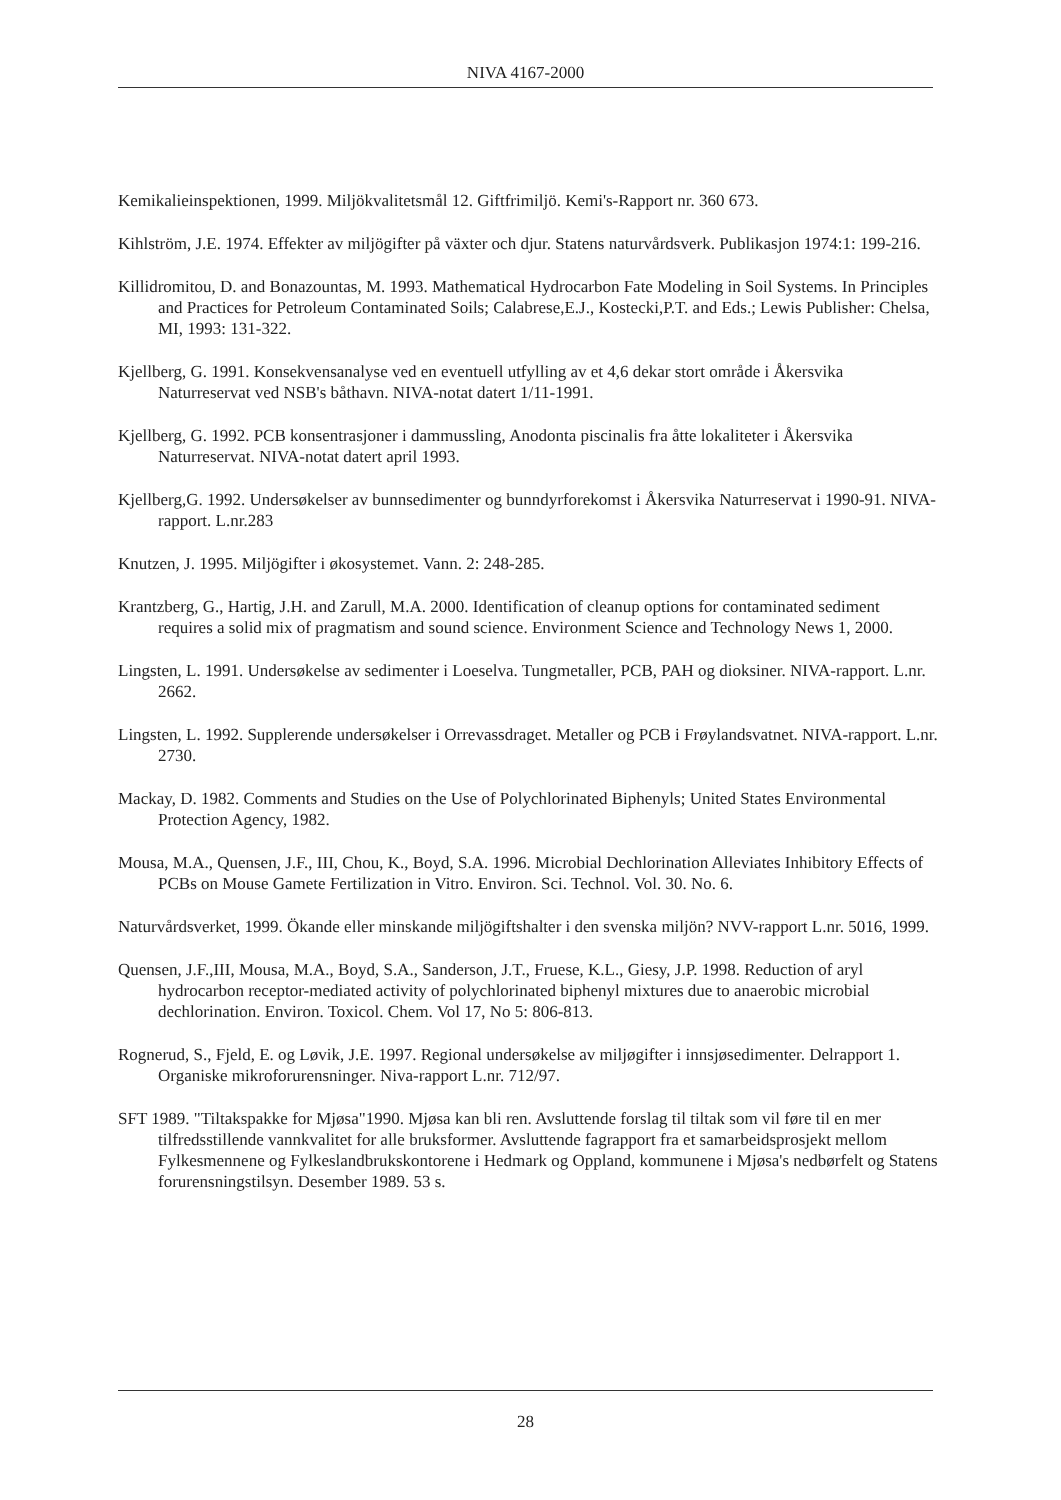NIVA 4167-2000
Kemikalieinspektionen, 1999. Miljökvalitetsmål 12. Giftfrimiljö. Kemi's-Rapport nr. 360 673.
Kihlström, J.E. 1974. Effekter av miljögifter på växter och djur. Statens naturvårdsverk. Publikasjon 1974:1: 199-216.
Killidromitou, D. and Bonazountas, M. 1993. Mathematical Hydrocarbon Fate Modeling in Soil Systems. In Principles and Practices for Petroleum Contaminated Soils; Calabrese,E.J., Kostecki,P.T. and Eds.; Lewis Publisher: Chelsa, MI, 1993: 131-322.
Kjellberg, G. 1991. Konsekvensanalyse ved en eventuell utfylling av et 4,6 dekar stort område i Åkersvika Naturreservat ved NSB's båthavn. NIVA-notat datert 1/11-1991.
Kjellberg, G. 1992. PCB konsentrasjoner i dammussling, Anodonta piscinalis fra åtte lokaliteter i Åkersvika Naturreservat. NIVA-notat datert april 1993.
Kjellberg,G. 1992. Undersøkelser av bunnsedimenter og bunndyrforekomst i Åkersvika Naturreservat i 1990-91. NIVA-rapport. L.nr.283
Knutzen, J. 1995. Miljögifter i økosystemet. Vann. 2: 248-285.
Krantzberg, G., Hartig, J.H. and Zarull, M.A. 2000. Identification of cleanup options for contaminated sediment requires a solid mix of pragmatism and sound science. Environment Science and Technology News 1, 2000.
Lingsten, L. 1991. Undersøkelse av sedimenter i Loeselva. Tungmetaller, PCB, PAH og dioksiner. NIVA-rapport. L.nr. 2662.
Lingsten, L. 1992. Supplerende undersøkelser i Orrevassdraget. Metaller og PCB i Frøylandsvatnet. NIVA-rapport. L.nr. 2730.
Mackay, D. 1982. Comments and Studies on the Use of Polychlorinated Biphenyls; United States Environmental Protection Agency, 1982.
Mousa, M.A., Quensen, J.F., III, Chou, K., Boyd, S.A. 1996. Microbial Dechlorination Alleviates Inhibitory Effects of PCBs on Mouse Gamete Fertilization in Vitro. Environ. Sci. Technol. Vol. 30. No. 6.
Naturvårdsverket, 1999. Ökande eller minskande miljögiftshalter i den svenska miljön? NVV-rapport L.nr. 5016, 1999.
Quensen, J.F.,III, Mousa, M.A., Boyd, S.A., Sanderson, J.T., Fruese, K.L., Giesy, J.P. 1998. Reduction of aryl hydrocarbon receptor-mediated activity of polychlorinated biphenyl mixtures due to anaerobic microbial dechlorination. Environ. Toxicol. Chem. Vol 17, No 5: 806-813.
Rognerud, S., Fjeld, E. og Løvik, J.E. 1997. Regional undersøkelse av miljøgifter i innsjøsedimenter. Delrapport 1. Organiske mikroforurensninger. Niva-rapport L.nr. 712/97.
SFT 1989. "Tiltakspakke for Mjøsa"1990. Mjøsa kan bli ren. Avsluttende forslag til tiltak som vil føre til en mer tilfredsstillende vannkvalitet for alle bruksformer. Avsluttende fagrapport fra et samarbeidsprosjekt mellom Fylkesmennene og Fylkeslandbrukskontorene i Hedmark og Oppland, kommunene i Mjøsa's nedbørfelt og Statens forurensningstilsyn. Desember 1989. 53 s.
28